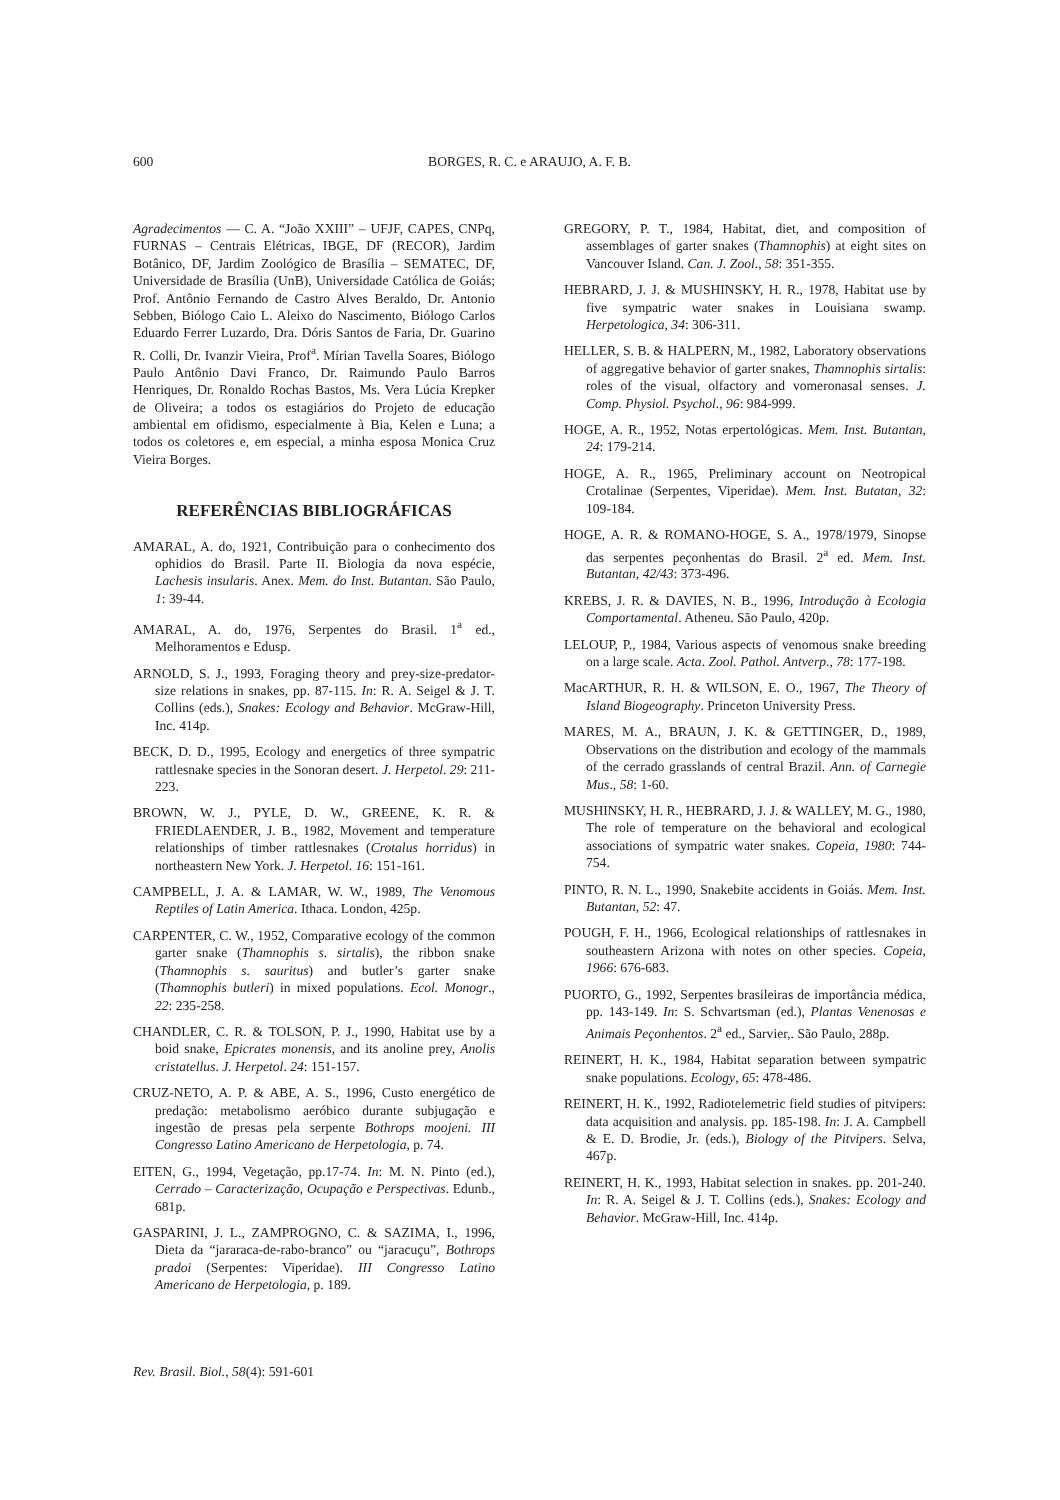600 BORGES, R. C. e ARAUJO, A. F. B.
Agradecimentos — C. A. “João XXIII” – UFJF, CAPES, CNPq, FURNAS – Centrais Elétricas, IBGE, DF (RECOR), Jardim Botânico, DF, Jardim Zoológico de Brasília – SEMATEC, DF, Universidade de Brasília (UnB), Universidade Católica de Goiás; Prof. Antônio Fernando de Castro Alves Beraldo, Dr. Antonio Sebben, Biólogo Caio L. Aleixo do Nascimento, Biólogo Carlos Eduardo Ferrer Luzardo, Dra. Dóris Santos de Faria, Dr. Guarino R. Colli, Dr. Ivanzir Vieira, Prof<sup>a</sup>. Mírian Tavella Soares, Biólogo Paulo Antônio Davi Franco, Dr. Raimundo Paulo Barros Henriques, Dr. Ronaldo Rochas Bastos, Ms. Vera Lúcia Krepker de Oliveira; a todos os estagiários do Projeto de educação ambiental em ofidismo, especialmente à Bia, Kelen e Luna; a todos os coletores e, em especial, a minha esposa Monica Cruz Vieira Borges.
REFERÊNCIAS BIBLIOGRÁFICAS
AMARAL, A. do, 1921, Contribuição para o conhecimento dos ophidios do Brasil. Parte II. Biologia da nova espécie, Lachesis insularis. Anex. Mem. do Inst. Butantan. São Paulo, 1: 39-44.
AMARAL, A. do, 1976, Serpentes do Brasil. 1<sup>a</sup> ed., Melhoramentos e Edusp.
ARNOLD, S. J., 1993, Foraging theory and prey-size-predator-size relations in snakes, pp. 87-115. In: R. A. Seigel & J. T. Collins (eds.), Snakes: Ecology and Behavior. McGraw-Hill, Inc. 414p.
BECK, D. D., 1995, Ecology and energetics of three sympatric rattlesnake species in the Sonoran desert. J. Herpetol. 29: 211-223.
BROWN, W. J., PYLE, D. W., GREENE, K. R. & FRIEDLAENDER, J. B., 1982, Movement and temperature relationships of timber rattlesnakes (Crotalus horridus) in northeastern New York. J. Herpetol. 16: 151-161.
CAMPBELL, J. A. & LAMAR, W. W., 1989, The Venomous Reptiles of Latin America. Ithaca. London, 425p.
CARPENTER, C. W., 1952, Comparative ecology of the common garter snake (Thamnophis s. sirtalis), the ribbon snake (Thamnophis s. sauritus) and butler’s garter snake (Thamnophis butleri) in mixed populations. Ecol. Monogr., 22: 235-258.
CHANDLER, C. R. & TOLSON, P. J., 1990, Habitat use by a boid snake, Epicrates monensis, and its anoline prey, Anolis cristatellus. J. Herpetol. 24: 151-157.
CRUZ-NETO, A. P. & ABE, A. S., 1996, Custo energético de predação: metabolismo aeróbico durante subjugação e ingestão de presas pela serpente Bothrops moojeni. III Congresso Latino Americano de Herpetologia, p. 74.
EITEN, G., 1994, Vegetação, pp.17-74. In: M. N. Pinto (ed.), Cerrado – Caracterização, Ocupação e Perspectivas. Edunb., 681p.
GASPARINI, J. L., ZAMPROGNO, C. & SAZIMA, I., 1996, Dieta da “jararaca-de-rabo-branco” ou “jaracuçu”, Bothrops pradoi (Serpentes: Viperidae). III Congresso Latino Americano de Herpetologia, p. 189.
GREGORY, P. T., 1984, Habitat, diet, and composition of assemblages of garter snakes (Thamnophis) at eight sites on Vancouver Island. Can. J. Zool., 58: 351-355.
HEBRARD, J. J. & MUSHINSKY, H. R., 1978, Habitat use by five sympatric water snakes in Louisiana swamp. Herpetologica, 34: 306-311.
HELLER, S. B. & HALPERN, M., 1982, Laboratory observations of aggregative behavior of garter snakes, Thamnophis sirtalis: roles of the visual, olfactory and vomeronasal senses. J. Comp. Physiol. Psychol., 96: 984-999.
HOGE, A. R., 1952, Notas erpertológicas. Mem. Inst. Butantan, 24: 179-214.
HOGE, A. R., 1965, Preliminary account on Neotropical Crotalinae (Serpentes, Viperidae). Mem. Inst. Butatan, 32: 109-184.
HOGE, A. R. & ROMANO-HOGE, S. A., 1978/1979, Sinopse das serpentes peçonhentas do Brasil. 2<sup>a</sup> ed. Mem. Inst. Butantan, 42/43: 373-496.
KREBS, J. R. & DAVIES, N. B., 1996, Introdução à Ecologia Comportamental. Atheneu. São Paulo, 420p.
LELOUP, P., 1984, Various aspects of venomous snake breeding on a large scale. Acta. Zool. Pathol. Antverp., 78: 177-198.
MacARTHUR, R. H. & WILSON, E. O., 1967, The Theory of Island Biogeography. Princeton University Press.
MARES, M. A., BRAUN, J. K. & GETTINGER, D., 1989, Observations on the distribution and ecology of the mammals of the cerrado grasslands of central Brazil. Ann. of Carnegie Mus., 58: 1-60.
MUSHINSKY, H. R., HEBRARD, J. J. & WALLEY, M. G., 1980, The role of temperature on the behavioral and ecological associations of sympatric water snakes. Copeia, 1980: 744-754.
PINTO, R. N. L., 1990, Snakebite accidents in Goiás. Mem. Inst. Butantan, 52: 47.
POUGH, F. H., 1966, Ecological relationships of rattlesnakes in southeastern Arizona with notes on other species. Copeia, 1966: 676-683.
PUORTO, G., 1992, Serpentes brasileiras de importância médica, pp. 143-149. In: S. Schvartsman (ed.), Plantas Venenosas e Animais Peçonhentos. 2<sup>a</sup> ed., Sarvier,. São Paulo, 288p.
REINERT, H. K., 1984, Habitat separation between sympatric snake populations. Ecology, 65: 478-486.
REINERT, H. K., 1992, Radiotelemetric field studies of pitvipers: data acquisition and analysis. pp. 185-198. In: J. A. Campbell & E. D. Brodie, Jr. (eds.), Biology of the Pitvipers. Selva, 467p.
REINERT, H. K., 1993, Habitat selection in snakes. pp. 201-240. In: R. A. Seigel & J. T. Collins (eds.), Snakes: Ecology and Behavior. McGraw-Hill, Inc. 414p.
Rev. Brasil. Biol., 58(4): 591-601